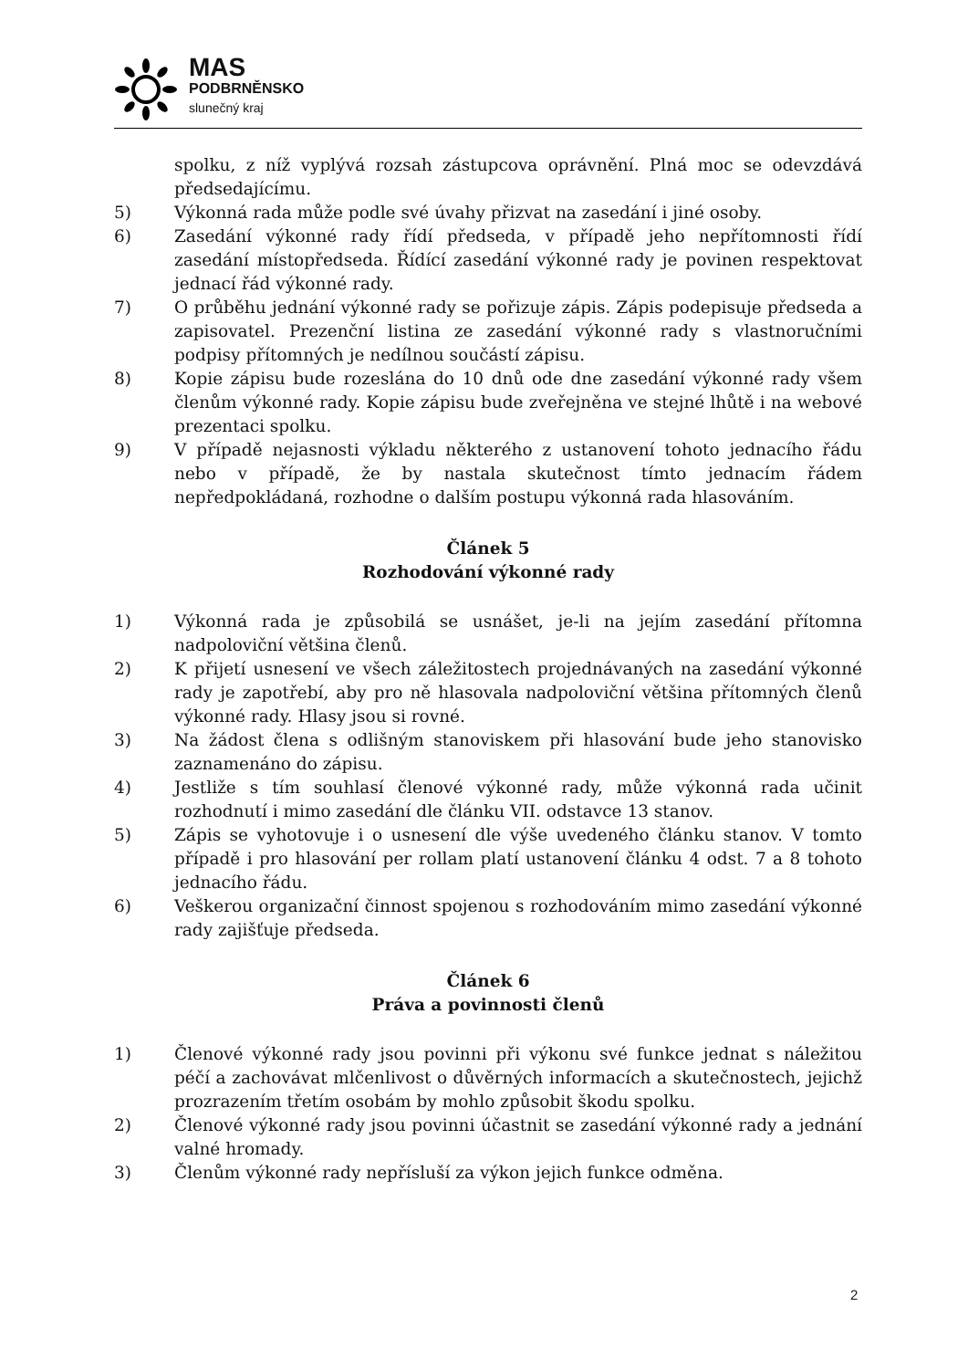MAS
PODBRNĚNSKO
slunečný kraj
spolku, z níž vyplývá rozsah zástupcova oprávnění. Plná moc se odevzdává předsedajícímu.
5) Výkonná rada může podle své úvahy přizvat na zasedání i jiné osoby.
6) Zasedání výkonné rady řídí předseda, v případě jeho nepřítomnosti řídí zasedání místopředseda. Řídící zasedání výkonné rady je povinen respektovat jednací řád výkonné rady.
7) O průběhu jednání výkonné rady se pořizuje zápis. Zápis podepisuje předseda a zapisovatel. Prezenční listina ze zasedání výkonné rady s vlastnoručními podpisy přítomných je nedílnou součástí zápisu.
8) Kopie zápisu bude rozeslána do 10 dnů ode dne zasedání výkonné rady všem členům výkonné rady. Kopie zápisu bude zveřejněna ve stejné lhůtě i na webové prezentaci spolku.
9) V případě nejasnosti výkladu některého z ustanovení tohoto jednacího řádu nebo v případě, že by nastala skutečnost tímto jednacím řádem nepředpokládaná, rozhodne o dalším postupu výkonná rada hlasováním.
Článek 5
Rozhodování výkonné rady
1) Výkonná rada je způsobilá se usnášet, je-li na jejím zasedání přítomna nadpoloviční většina členů.
2) K přijetí usnesení ve všech záležitostech projednávaných na zasedání výkonné rady je zapotřebí, aby pro ně hlasovala nadpoloviční většina přítomných členů výkonné rady. Hlasy jsou si rovné.
3) Na žádost člena s odlišným stanoviskem při hlasování bude jeho stanovisko zaznamenáno do zápisu.
4) Jestliže s tím souhlasí členové výkonné rady, může výkonná rada učinit rozhodnutí i mimo zasedání dle článku VII. odstavce 13 stanov.
5) Zápis se vyhotovuje i o usnesení dle výše uvedeného článku stanov. V tomto případě i pro hlasování per rollam platí ustanovení článku 4 odst. 7 a 8 tohoto jednacího řádu.
6) Veškerou organizační činnost spojenou s rozhodováním mimo zasedání výkonné rady zajišťuje předseda.
Článek 6
Práva a povinnosti členů
1) Členové výkonné rady jsou povinni při výkonu své funkce jednat s náležitou péčí a zachovávat mlčenlivost o důvěrných informacích a skutečnostech, jejichž prozrazením třetím osobám by mohlo způsobit škodu spolku.
2) Členové výkonné rady jsou povinni účastnit se zasedání výkonné rady a jednání valné hromady.
3) Členům výkonné rady nepřísluší za výkon jejich funkce odměna.
2